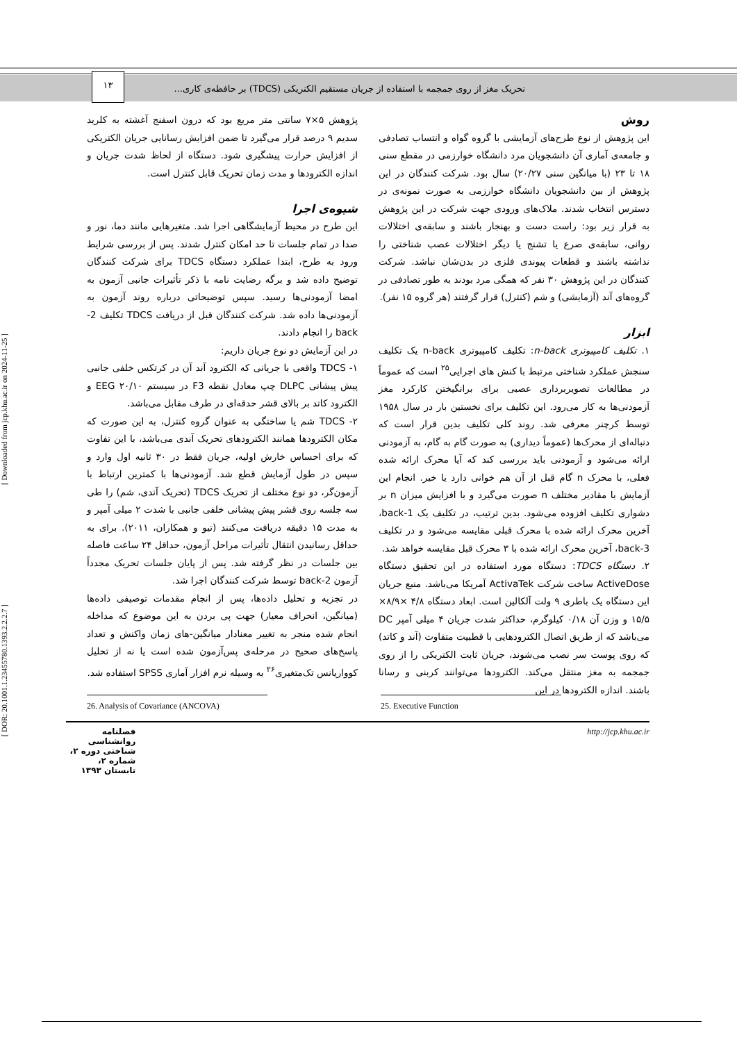تحریک مغز از روی جمجمه با استفاده از جریان مستقیم الکتریکی (TDCS) بر حافظه‌ی کاری... ۱۳
روش
این پژوهش از نوع طرح‌های آزمایشی با گروه گواه و انتساب تصادفی و جامعه‌ی آماری آن دانشجویان مرد دانشگاه خوارزمی در مقطع سنی ۱۸ تا ۲۳ (با میانگین سنی ۲۰/۲۷) سال بود. شرکت کنندگان در این پژوهش از بین دانشجویان دانشگاه خوارزمی به صورت نمونه‌ی در دسترس انتخاب شدند. ملاک‌های ورودی جهت شرکت در این پژوهش به قرار زیر بود: راست دست و بهنجار باشند و سابقه‌ی اختلالات روانی، سابقه‌ی صرع یا تشنج یا دیگر اختلالات عصب شناختی را نداشته باشند و قطعات پیوندی فلزی در بدن‌شان نباشد. شرکت کنندگان در این پژوهش ۳۰ نفر که همگی مرد بودند به طور تصادفی در گروه‌های آند (آزمایشی) و شم (کنترل) قرار گرفتند (هر گروه ۱۵ نفر).
ابزار
۱. تکلیف کامپیوتری n-back: تکلیف کامپیوتری n-back یک تکلیف سنجش عملکرد شناختی مرتبط با کنش های اجرایی<sup>۲۵</sup> است که عموماً در مطالعات تصویربرداری عصبی برای برانگیختن کارکرد مغز آزمودنی‌ها به کار می‌رود. این تکلیف برای نخستین بار در سال ۱۹۵۸ توسط کرچنر معرفی شد. روند کلی تکلیف بدین قرار است که دنباله‌ای از محرک‌ها (عموماً دیداری) به صورت گام به گام، به آزمودنی ارائه می‌شود و آزمودنی باید بررسی کند که آیا محرک ارائه شده فعلی، با محرک n گام قبل از آن هم خوانی دارد یا خیر. انجام این آزمایش با مقادیر مختلف n صورت می‌گیرد و با افزایش میزان n بر دشواری تکلیف افزوده می‌شود. بدین ترتیب، در تکلیف یک 1-back، آخرین محرک ارائه شده با محرک قبلی مقایسه می‌شود و در تکلیف 3-back، آخرین محرک ارائه شده با ۳ محرک قبل مقایسه خواهد شد.
۲. دستگاه TDCS: دستگاه مورد استفاده در این تحقیق دستگاه ActiveDose ساخت شرکت ActivaTek آمریکا می‌باشد. منبع جریان این دستگاه یک باطری ۹ ولت آلکالین است. ابعاد دستگاه ۴/۸ ×۸/۹× ۱۵/۵ و وزن آن ۰/۱۸ کیلوگرم، حداکثر شدت جریان ۴ میلی آمپر DC می‌باشد که از طریق اتصال الکترودهایی با قطبیت متفاوت (آند و کاتد) که روی پوست سر نصب می‌شوند، جریان ثابت الکتریکی را از روی جمجمه به مغز منتقل می‌کند. الکترودها می‌توانند کربنی و رسانا باشند. اندازه الکترودها در این
پژوهش ۵×۷ سانتی متر مربع بود که درون اسفنج آغشته به کلرید سدیم ۹ درصد قرار می‌گیرد تا ضمن افزایش رسانایی جریان الکتریکی از افزایش حرارت پیشگیری شود. دستگاه از لحاظ شدت جریان و اندازه الکترودها و مدت زمان تحریک قابل کنترل است.
شیوه‌ی اجرا
این طرح در محیط آزمایشگاهی اجرا شد. متغیرهایی مانند دما، نور و صدا در تمام جلسات تا حد امکان کنترل شدند. پس از بررسی شرایط ورود به طرح، ابتدا عملکرد دستگاه TDCS برای شرکت کنندگان توضیح داده شد و برگه رضایت نامه با ذکر تأثیرات جانبی آزمون به امضا آزمودنی‌ها رسید. سپس توضیحاتی درباره روند آزمون به آزمودنی‌ها داده شد. شرکت کنندگان قبل از دریافت TDCS تکلیف 2-back را انجام دادند.
در این آزمایش دو نوع جریان داریم:
۱- TDCS واقعی با جریانی که الکترود آند آن در کرتکس خلفی جانبی پیش پیشانی DLPC چپ معادل نقطه F3 در سیستم ۲۰/۱۰ EEG و الکترود کاتد بر بالای قشر حدقه‌ای در طرف مقابل می‌باشد.
۲- TDCS شم یا ساختگی به عنوان گروه کنترل، به این صورت که مکان الکترودها همانند الکترودهای تحریک آندی می‌باشد، با این تفاوت که برای احساس خارش اولیه، جریان فقط در ۳۰ ثانیه اول وارد و سپس در طول آزمایش قطع شد. آزمودنی‌ها با کمترین ارتباط با آزمون‌گر، دو نوع مختلف از تحریک TDCS (تحریک آندی، شم) را طی سه جلسه روی قشر پیش پیشانی خلفی جانبی با شدت ۲ میلی آمپر و به مدت ۱۵ دقیقه دریافت می‌کنند (تیو و همکاران، ۲۰۱۱). برای به حداقل رسانیدن انتقال تأثیرات مراحل آزمون، حداقل ۲۴ ساعت فاصله بین جلسات در نظر گرفته شد. پس از پایان جلسات تحریک مجدداً آزمون 2-back توسط شرکت کنندگان اجرا شد.
در تجزیه و تحلیل داده‌ها، پس از انجام مقدمات توصیفی داده‌ها (میانگین، انحراف معیار) جهت پی بردن به این موضوع که مداخله انجام شده منجر به تغییر معنادار میانگین-های زمان واکنش و تعداد پاسخ‌های صحیح در مرحله‌ی پس‌آزمون شده است یا نه از تحلیل کوواریانس تک‌متغیری<sup>۲۶</sup> به وسیله نرم افزار آماری SPSS استفاده شد.
25. Executive Function
26. Analysis of Covariance (ANCOVA)
http://jcp.khu.ac.ir فصلنامه روانشناسی شناختی دوره ۲، شماره ۲، تابستان ۱۳۹۳
[ Downloaded from jcp.khu.ac.ir on 2024-11-25 ]
[ DOR: 20.1001.1.23455780.1393.2.2.2.7 ]